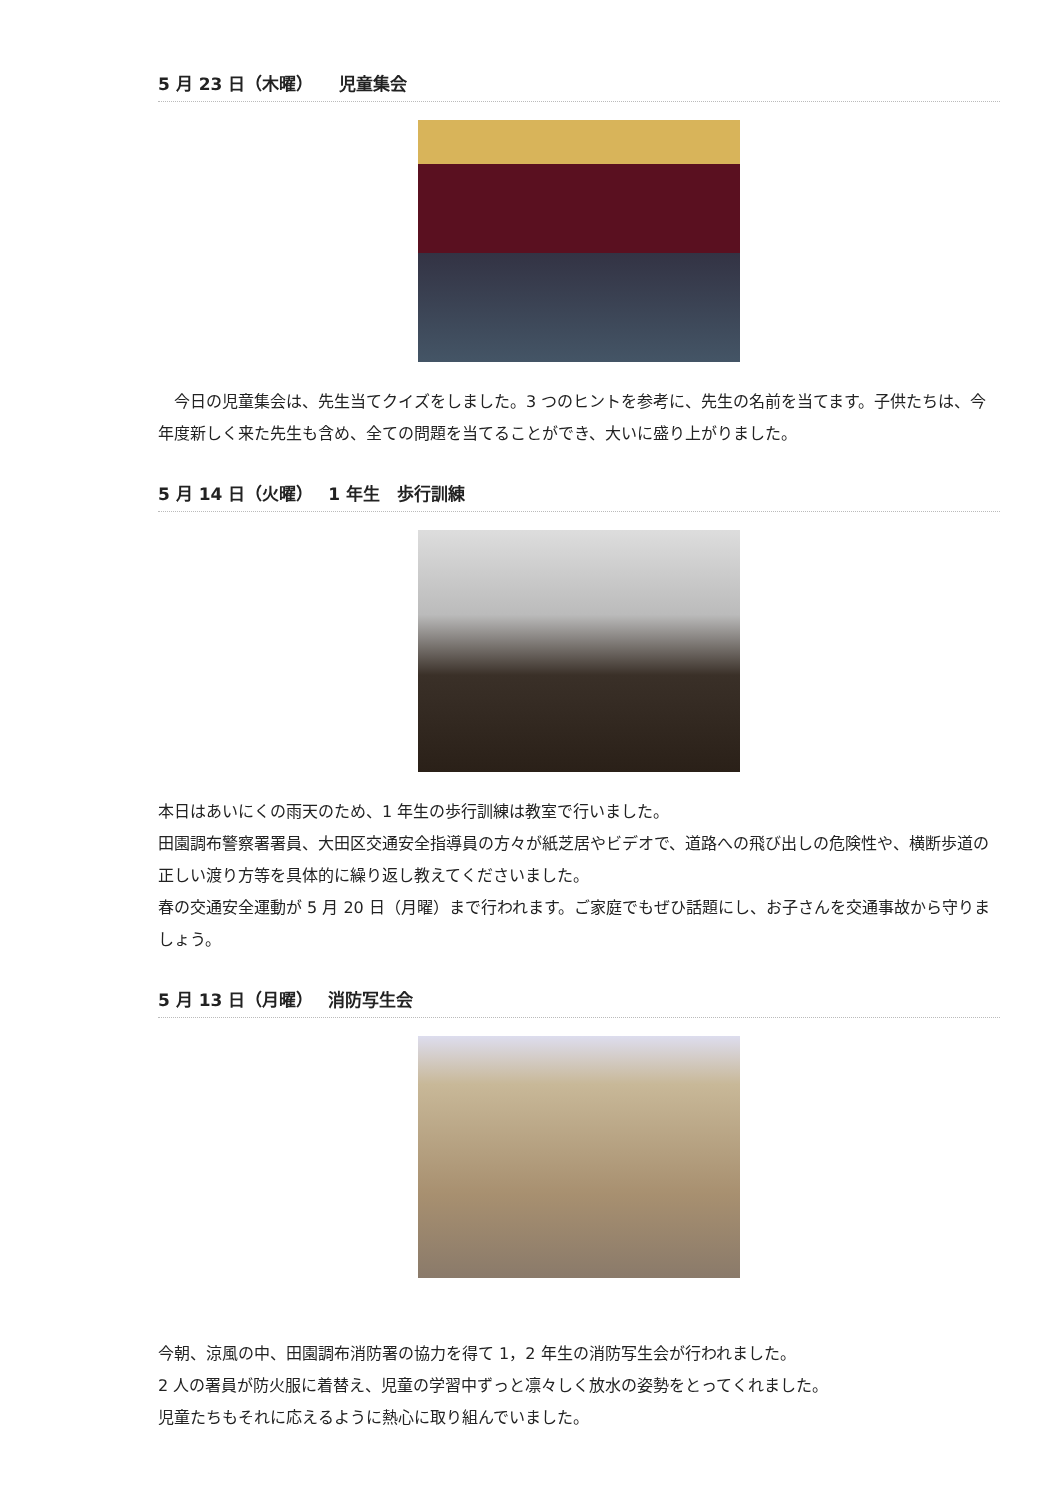5 月 23 日（木曜）　　児童集会
　今日の児童集会は、先生当てクイズをしました。3 つのヒントを参考に、先生の名前を当てます。子供たちは、今年度新しく来た先生も含め、全ての問題を当てることができ、大いに盛り上がりました。
5 月 14 日（火曜）　 1 年生　歩行訓練
本日はあいにくの雨天のため、1 年生の歩行訓練は教室で行いました。
田園調布警察署署員、大田区交通安全指導員の方々が紙芝居やビデオで、道路への飛び出しの危険性や、横断歩道の正しい渡り方等を具体的に繰り返し教えてくださいました。
春の交通安全運動が 5 月 20 日（月曜）まで行われます。ご家庭でもぜひ話題にし、お子さんを交通事故から守りましょう。
5 月 13 日（月曜）　 消防写生会
今朝、涼風の中、田園調布消防署の協力を得て 1，2 年生の消防写生会が行われました。
2 人の署員が防火服に着替え、児童の学習中ずっと凛々しく放水の姿勢をとってくれました。
児童たちもそれに応えるように熱心に取り組んでいました。